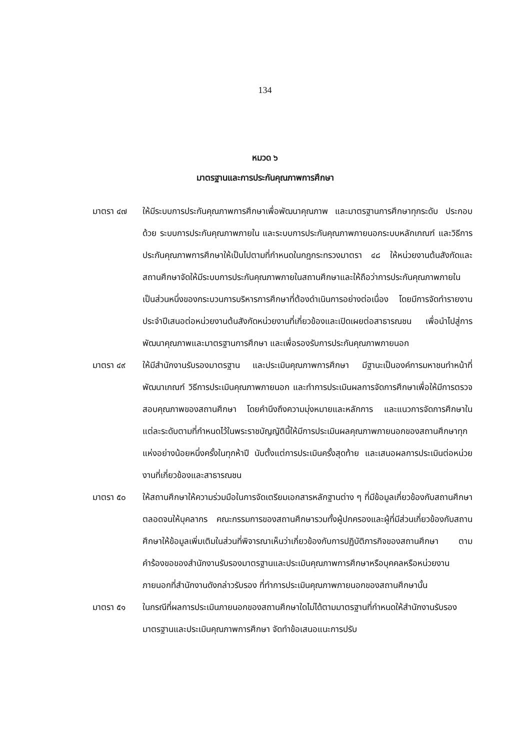134
หมวด ๖
มาตรฐานและการประกันคุณภาพการศึกษา
มาตรา ๔๗ ให้มีระบบการประกันคุณภาพการศึกษาเพื่อพัฒนาคุณภาพ และมาตรฐานการศึกษาทุกระดับ ประกอบด้วย ระบบการประกันคุณภาพภายใน และระบบการประกันคุณภาพภายนอกระบบหลักเกณฑ์ และวิธีการประกันคุณภาพการศึกษาให้เป็นไปตามที่กำหนดในกฎกระทรวงมาตรา ๔๘ ให้หน่วยงานต้นสังกัดและสถานศึกษาจัดให้มีระบบการประกันคุณภาพภายในสถานศึกษาและให้ถือว่าการประกันคุณภาพภายในเป็นส่วนหนึ่งของกระบวนการบริหารการศึกษาที่ต้องดำเนินการอย่างต่อเนื่อง โดยมีการจัดทำรายงานประจำปีเสนอต่อหน่วยงานต้นสังกัดหน่วยงานที่เกี่ยวข้องและเปิดเผยต่อสาธารณชน เพื่อนำไปสู่การพัฒนาคุณภาพและมาตรฐานการศึกษา และเพื่อรองรับการประกันคุณภาพภายนอก
มาตรา ๔๙ ให้มีสำนักงานรับรองมาตรฐาน และประเมินคุณภาพการศึกษา มีฐานะเป็นองค์การมหาชนทำหน้าที่พัฒนาเกณฑ์ วิธีการประเมินคุณภาพภายนอก และทำการประเมินผลการจัดการศึกษาเพื่อให้มีการตรวจสอบคุณภาพของสถานศึกษา โดยคำนึงถึงความมุ่งหมายและหลักการ และแนวการจัดการศึกษาในแต่ละระดับตามที่กำหนดไว้ในพระราชบัญญัตินี้ให้มีการประเมินผลคุณภาพภายนอกของสถานศึกษาทุกแห่งอย่างน้อยหนึ่งครั้งในทุกห้าปี นับตั้งแต่การประเมินครั้งสุดท้าย และเสนอผลการประเมินต่อหน่วยงานที่เกี่ยวข้องและสาธารณชน
มาตรา ๕๐ ให้สถานศึกษาให้ความร่วมมือในการจัดเตรียมเอกสารหลักฐานต่าง ๆ ที่มีข้อมูลเกี่ยวข้องกับสถานศึกษา ตลอดจนให้บุคลากร คณะกรรมการของสถานศึกษารวมทั้งผู้ปกครองและผู้ที่มีส่วนเกี่ยวข้องกับสถานศึกษาให้ข้อมูลเพิ่มเติมในส่วนที่พิจารณาเห็นว่าเกี่ยวข้องกับการปฏิบัติภารกิจของสถานศึกษา ตามคำร้องขอของสำนักงานรับรองมาตรฐานและประเมินคุณภาพการศึกษาหรือบุคคลหรือหน่วยงานภายนอกที่สำนักงานดังกล่าวรับรอง ที่ทำการประเมินคุณภาพภายนอกของสถานศึกษานั้น
มาตรา ๕๑ ในกรณีที่ผลการประเมินภายนอกของสถานศึกษาใดไม่ได้ตามมาตรฐานที่กำหนดให้สำนักงานรับรองมาตรฐานและประเมินคุณภาพการศึกษา จัดทำข้อเสนอแนะการปรับ